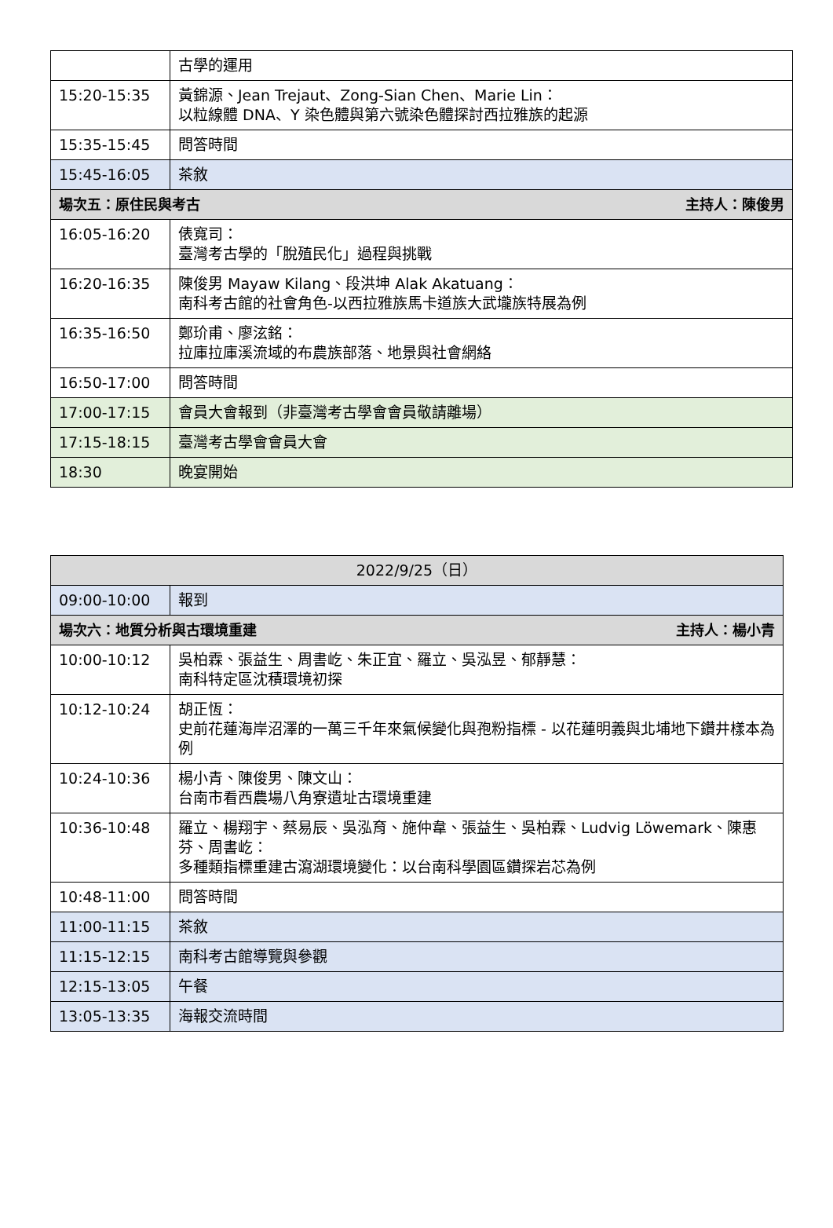| | 古學的運用 |
| 15:20-15:35 | 黃錦源、Jean Trejaut、Zong-Sian Chen、Marie Lin： 以粒線體 DNA、Y 染色體與第六號染色體探討西拉雅族的起源 |
| 15:35-15:45 | 問答時間 |
| 15:45-16:05 | 茶敘 |
| 場次五：原住民與考古 主持人：陳俊男 | |
| 16:05-16:20 | 俵寬司： 臺灣考古學的「脫殖民化」過程與挑戰 |
| 16:20-16:35 | 陳俊男 Mayaw Kilang、段洪坤 Alak Akatuang： 南科考古館的社會角色-以西拉雅族馬卡道族大武壠族特展為例 |
| 16:35-16:50 | 鄭玠甫、廖泫銘： 拉庫拉庫溪流域的布農族部落、地景與社會網絡 |
| 16:50-17:00 | 問答時間 |
| 17:00-17:15 | 會員大會報到（非臺灣考古學會會員敬請離場） |
| 17:15-18:15 | 臺灣考古學會會員大會 |
| 18:30 | 晚宴開始 |
| 2022/9/25（日） | |
| --- | --- |
| 09:00-10:00 | 報到 |
| 場次六：地質分析與古環境重建 主持人：楊小青 | |
| 10:00-10:12 | 吳柏霖、張益生、周書屹、朱正宜、羅立、吳泓昱、郁靜慧： 南科特定區沈積環境初探 |
| 10:12-10:24 | 胡正恆： 史前花蓮海岸沼澤的一萬三千年來氣候變化與孢粉指標 - 以花蓮明義與北埔地下鑽井樣本為例 |
| 10:24-10:36 | 楊小青、陳俊男、陳文山： 台南市看西農場八角寮遺址古環境重建 |
| 10:36-10:48 | 羅立、楊翔宇、蔡易辰、吳泓育、施仲韋、張益生、吳柏霖、Ludvig Löwemark、陳惠芬、周書屹： 多種類指標重建古瀉湖環境變化：以台南科學園區鑽探岩芯為例 |
| 10:48-11:00 | 問答時間 |
| 11:00-11:15 | 茶敘 |
| 11:15-12:15 | 南科考古館導覽與參觀 |
| 12:15-13:05 | 午餐 |
| 13:05-13:35 | 海報交流時間 |